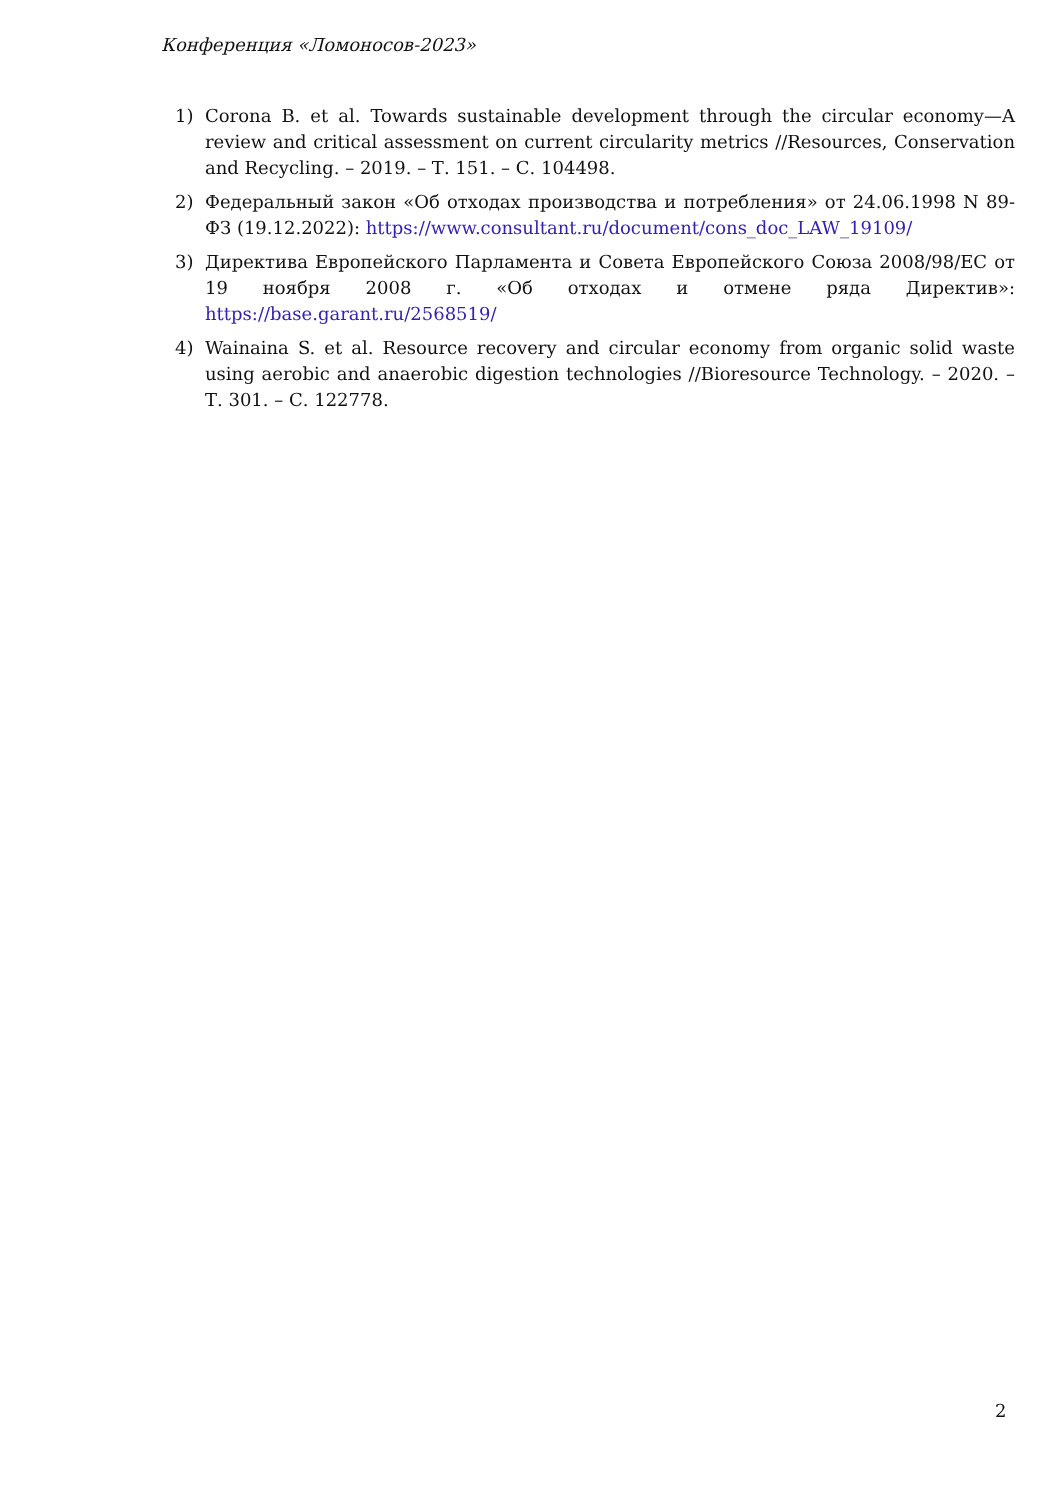Конференция «Ломоносов-2023»
1) Corona B. et al. Towards sustainable development through the circular economy—A review and critical assessment on current circularity metrics //Resources, Conservation and Recycling. – 2019. – Т. 151. – С. 104498.
2) Федеральный закон «Об отходах производства и потребления» от 24.06.1998 N 89-ФЗ (19.12.2022): https://www.consultant.ru/document/cons_doc_LAW_19109/
3) Директива Европейского Парламента и Совета Европейского Союза 2008/98/ЕС от 19 ноября 2008 г. «Об отходах и отмене ряда Директив»: https://base.garant.ru/2568519/
4) Wainaina S. et al. Resource recovery and circular economy from organic solid waste using aerobic and anaerobic digestion technologies //Bioresource Technology. – 2020. – Т. 301. – С. 122778.
2